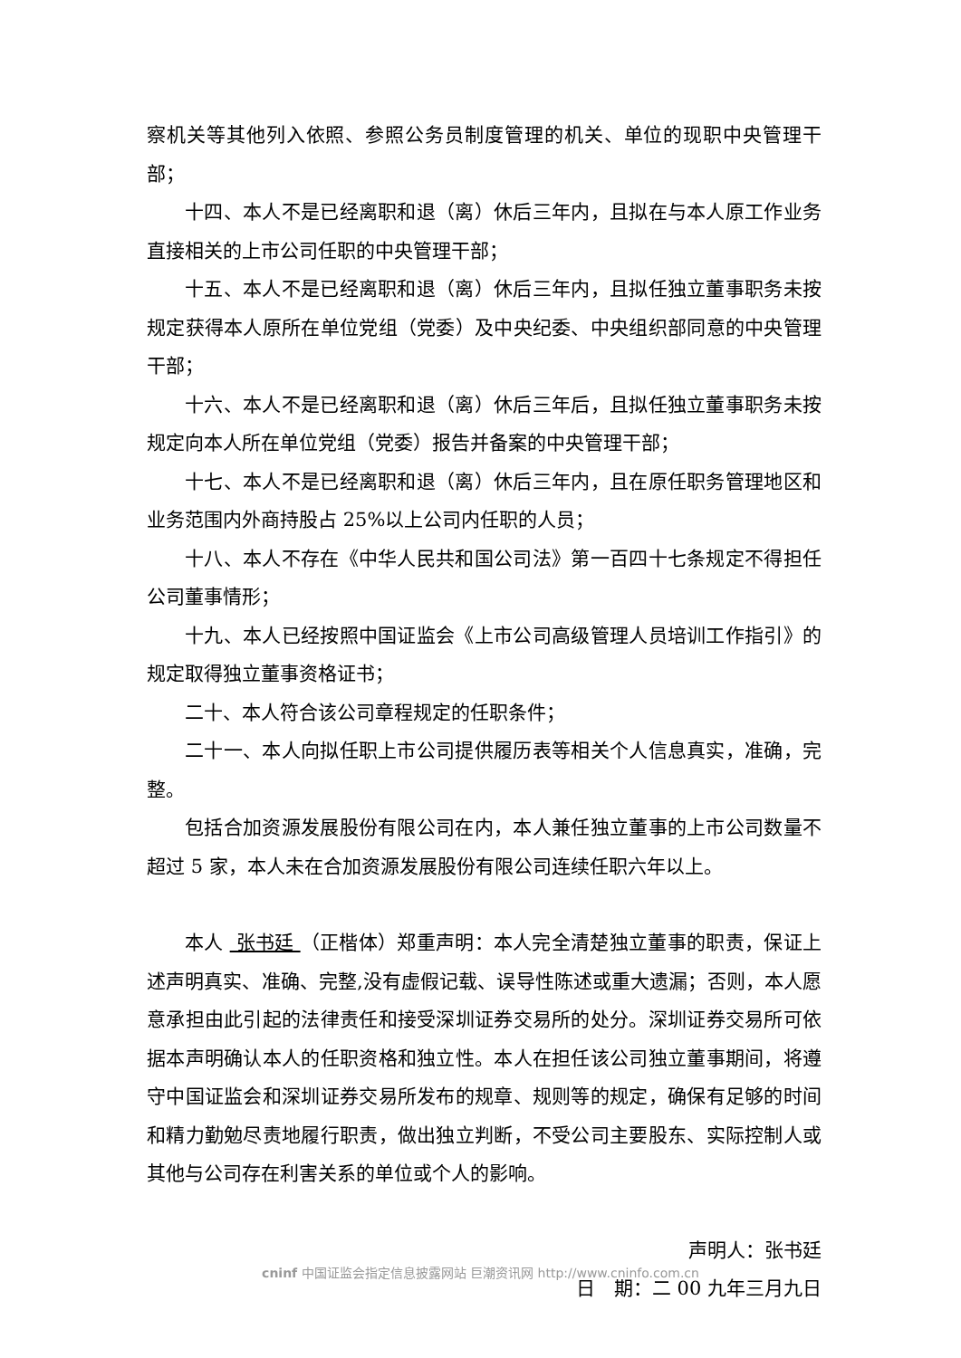察机关等其他列入依照、参照公务员制度管理的机关、单位的现职中央管理干部；
十四、本人不是已经离职和退（离）休后三年内，且拟在与本人原工作业务直接相关的上市公司任职的中央管理干部；
十五、本人不是已经离职和退（离）休后三年内，且拟任独立董事职务未按规定获得本人原所在单位党组（党委）及中央纪委、中央组织部同意的中央管理干部；
十六、本人不是已经离职和退（离）休后三年后，且拟任独立董事职务未按规定向本人所在单位党组（党委）报告并备案的中央管理干部；
十七、本人不是已经离职和退（离）休后三年内，且在原任职务管理地区和业务范围内外商持股占 25%以上公司内任职的人员；
十八、本人不存在《中华人民共和国公司法》第一百四十七条规定不得担任公司董事情形；
十九、本人已经按照中国证监会《上市公司高级管理人员培训工作指引》的规定取得独立董事资格证书；
二十、本人符合该公司章程规定的任职条件；
二十一、本人向拟任职上市公司提供履历表等相关个人信息真实，准确，完整。
包括合加资源发展股份有限公司在内，本人兼任独立董事的上市公司数量不超过 5 家，本人未在合加资源发展股份有限公司连续任职六年以上。
本人 张书廷 （正楷体）郑重声明：本人完全清楚独立董事的职责，保证上述声明真实、准确、完整,没有虚假记载、误导性陈述或重大遗漏；否则，本人愿意承担由此引起的法律责任和接受深圳证券交易所的处分。深圳证券交易所可依据本声明确认本人的任职资格和独立性。本人在担任该公司独立董事期间，将遵守中国证监会和深圳证券交易所发布的规章、规则等的规定，确保有足够的时间和精力勤勉尽责地履行职责，做出独立判断，不受公司主要股东、实际控制人或其他与公司存在利害关系的单位或个人的影响。
声明人：张书廷
日　期：二 00 九年三月九日
cninf 中国证监会指定信息披露网站 巨潮资讯网 http://www.cninfo.com.cn